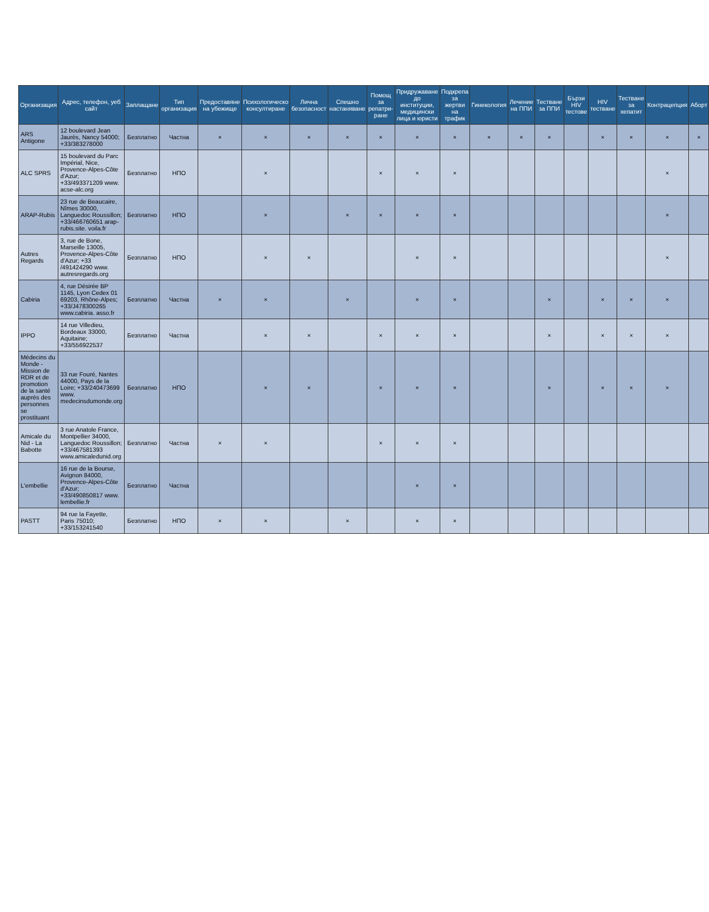| Организация | Адрес, телефон, уеб сайт | Заплащане | Тип организация | Предоставяне на убежище | Психологическо консултиране | Лична безопасност | Спешно настаняване | Помощ за репатри-ране | Придружаване до институции, медицински лица и юристи | Подкрепа за жертви на трафик | Гинекология | Лечение на ППИ | Тестване за ППИ | Бързи HIV тестове | HIV тестване | Тестване за хепатит | Контрацепция | Аборт |
| --- | --- | --- | --- | --- | --- | --- | --- | --- | --- | --- | --- | --- | --- | --- | --- | --- | --- | --- |
| ARS Antigone | 12 boulevard Jean Jaurès, Nancy 54000; +33/383278000 | Безплатно | Частна | × | × | × | × | × | × | × | × | × | × | | × | × | × | × |
| ALC SPRS | 15 boulevard du Parc Impérial, Nice, Provence-Alpes-Côte d'Azur; +33/493371209 www. acse-alc.org | Безплатно | НПО | | × | | | × | × | × | | | | | | | × | |
| ARAP-Rubis | 23 rue de Beaucaire, Nîmes 30000, Languedoc Roussillon; +33/466760651 arap-rubis.site. voila.fr | Безплатно | НПО | | × | | × | × | × | × | | | | | | | × | |
| Autres Regards | 3, rue de Bone, Marseille 13005, Provence-Alpes-Côte d'Azur; +33 /491424290 www. autresregards.org | Безплатно | НПО | | × | × | | | × | × | | | | | | | × | |
| Cabiria | 4, rue Désirée BP 1145, Lyon Cedex 01 69203, Rhône-Alpes; +33/J478300265 www.cabiria. asso.fr | Безплатно | Частна | × | × | | × | | × | × | | | × | | × | × | × | |
| IPPO | 14 rue Villedieu, Bordeaux 33000, Aquitaine; +33/556922537 | Безплатно | Частна | | × | × | | × | × | × | | | × | | × | × | × | |
| Médecins du Monde - Mission de RDR et de promotion de la santé auprès des personnes se prostituant | 33 rue Fouré, Nantes 44000, Pays de la Loire; +33/240473699 www. medecinsdumonde.org | Безплатно | НПО | | × | × | | × | × | × | | | × | | × | × | × | |
| Amicale du Nid - La Babotte | 3 rue Anatole France, Montpellier 34000, Languedoc Roussillon; +33/467581393 www.amicaledunid.org | Безплатно | Частна | × | × | | | × | × | × | | | | | | | | |
| L'embellie | 16 rue de la Bourse, Avignon 84000, Provence-Alpes-Côte d'Azur; +33/490850817 www. lembellie.fr | Безплатно | Частна | | | | | | × | × | | | | | | | | |
| PASTT | 94 rue la Fayette, Paris 75010; +33/153241540 | Безплатно | НПО | × | × | | × | | × | × | | | | | | | | |